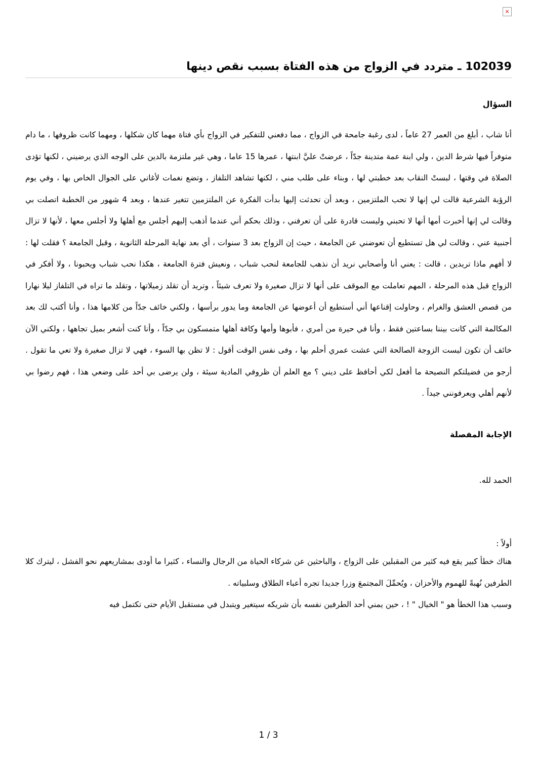×
102039 ـ متردد في الزواج من هذه الفتاة بسبب نقص دينها
السؤال
أنا شاب ، أبلغ من العمر 27 عاماً ، لدى رغبة جامحة في الزواج ، مما دفعني للتفكير في الزواج بأي فتاة مهما كان شكلها ، ومهما كانت ظروفها ، ما دام متوفراً فيها شرط الدين ، ولي ابنة عمة متدينة جدّاً ، عرضتْ عليَّ ابنتها ، عمرها 15 عاما ، وهي غير ملتزمة بالدين على الوجه الذي يرضيني ، لكنها تؤدى الصلاة في وقتها ، لبستْ النقاب بعد خطبتي لها ، وبناء على طلب مني ، لكنها تشاهد التلفاز ، وتضع نغمات لأغاني على الجوال الخاص بها ، وفي يوم الرؤية الشرعية قالت لي إنها لا تحب الملتزمين ، وبعد أن تحدثت إليها بدأت الفكرة عن الملتزمين تتغير عندها ، وبعد 4 شهور من الخطبة اتصلت بي وقالت لي إنها أخبرت أمها أنها لا تحبني وليست قادرة على أن تعرفني ، وذلك بحكم أني عندما أذهب إليهم أجلس مع أهلها ولا أجلس معها ، لأنها لا تزال أجنبية عني ، وقالت لي هل تستطيع أن تعوضني عن الجامعة ، حيث إن الزواج بعد 3 سنوات ، أي بعد نهاية المرحلة الثانوية ، وقبل الجامعة ؟ فقلت لها : لا أفهم ماذا تريدين ، قالت : يعني أنا وأصحابي نريد أن نذهب للجامعة لنحب شباب ، ونعيش فترة الجامعة ، هكذا نحب شباب ويحبونا ، ولا أفكر في الزواج قبل هذه المرحلة ، المهم تعاملت مع الموقف على أنها لا تزال صغيرة ولا تعرف شيئاً ، وتريد أن تقلد زميلاتها ، وتقلد ما تراه في التلفاز ليلا نهارا من قصص العشق والغرام ، وحاولت إقناعها أني أستطيع أن أعوضها عن الجامعة وما يدور برأسها ، ولكني خائف جدّاً من كلامها هذا ، وأنا أكتب لك بعد المكالمة التي كانت بيننا بساعتين فقط ، وأنا في حيرة من أمري ، فأبوها وأمها وكافة أهلها متمسكون بي جدّاً ، وأنا كنت أشعر بميل تجاهها ، ولكني الآن خائف أن تكون ليست الزوجة الصالحة التي عشت عمري أحلم بها ، وفى نفس الوقت أقول : لا تظن بها السوء ، فهي لا تزال صغيرة ولا تعي ما تقول . أرجو من فضيلتكم النصيحة ما أفعل لكي أحافظ على ديني ؟ مع العلم أن ظروفي المادية سيئة ، ولن يرضى بي أحد على وضعي هذا ، فهم رضوا بي لأنهم أهلي ويعرفونني جيداً .
الإجابة المفصلة
الحمد لله.
أولاً :
هناك خطأ كبير يقع فيه كثير من المقبلين على الزواج ، والباحثين عن شركاء الحياة من الرجال والنساء ، كثيرا ما أودى بمشاريعهم نحو الفشل ، ليترك كلا الطرفين نُهبةً للهموم والأحزان ، ويُحمِّلَ المجتمعَ وزرا جديدا تجره أعباء الطلاق وسلبياته .
وسبب هذا الخطأ هو " الخيال " ! ، حين يمني أحد الطرفين نفسه بأن شريكه سيتغير ويتبدل في مستقبل الأيام حتى تكتمل فيه
1 / 3